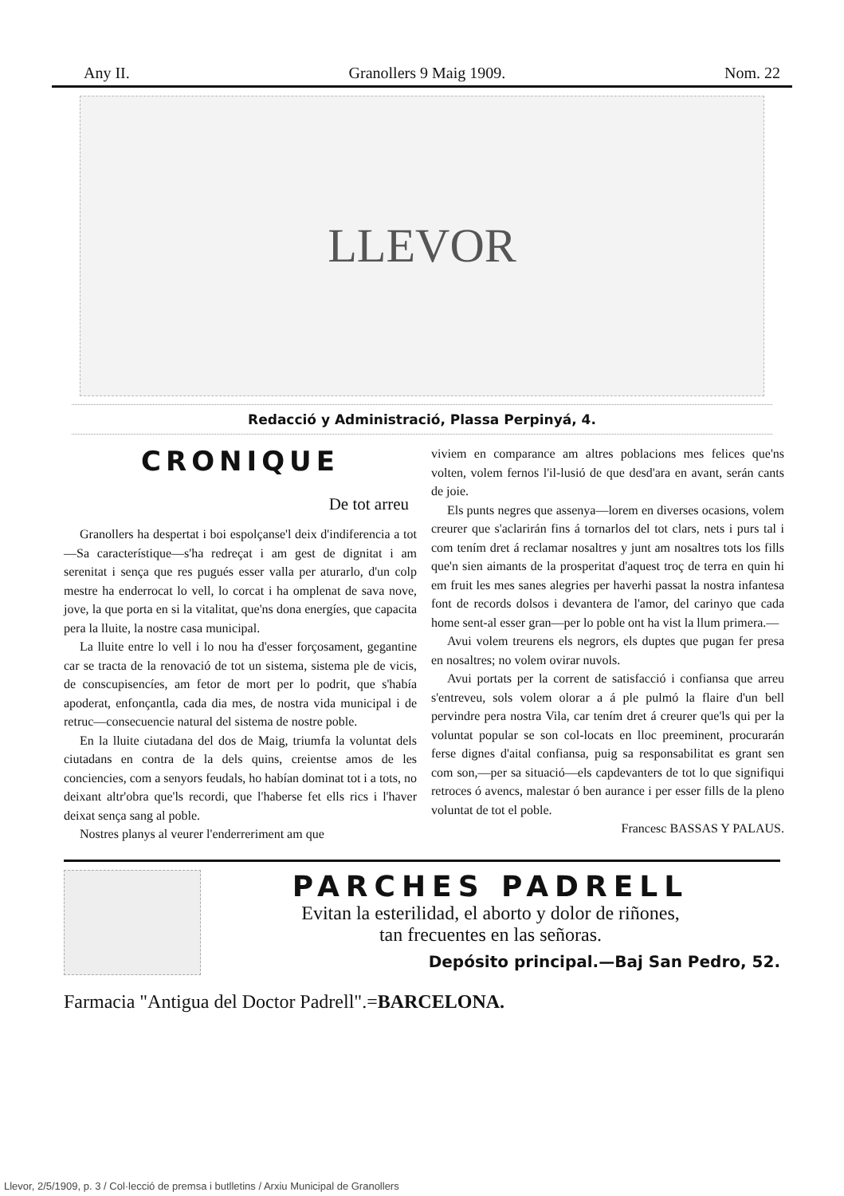Any II. Granollers 9 Maig 1909. Nom. 22
LLEVOR
Redacció y Administració, Plassa Perpinyá, 4.
CRONIQUE
De tot arreu
Granollers ha despertat i boi espolçanse'l deix d'indiferencia a tot—Sa característique—s'ha redreçat i am gest de dignitat i am serenitat i sença que res pugués esser valla per aturarlo, d'un colp mestre ha enderrocat lo vell, lo corcat i ha omplenat de sava nove, jove, la que porta en si la vitalitat, que'ns dona energíes, que capacita pera la lluite, la nostre casa municipal.
La lluite entre lo vell i lo nou ha d'esser forçosament, gegantine car se tracta de la renovació de tot un sistema, sistema ple de vicis, de conscupisencíes, am fetor de mort per lo podrit, que s'había apoderat, enfonçantla, cada dia mes, de nostra vida municipal i de retruc—consecuencie natural del sistema de nostre poble.
En la lluite ciutadana del dos de Maig, triumfa la voluntat dels ciutadans en contra de la dels quins, creientse amos de les conciencies, com a senyors feudals, ho habían dominat tot i a tots, no deixant altr'obra que'ls recordi, que l'haberse fet ells rics i l'haver deixat sença sang al poble.
Nostres planys al veurer l'enderreriment am que
viviem en comparance am altres poblacions mes felices que'ns volten, volem fernos l'il-lusió de que desd'ara en avant, serán cants de joie.
Els punts negres que assenya—lorem en diverses ocasions, volem creurer que s'aclarirán fins á tornarlos del tot clars, nets i purs tal i com tením dret á reclamar nosaltres y junt am nosaltres tots los fills que'n sien aimants de la prosperitat d'aquest troç de terra en quin hi em fruit les mes sanes alegries per haverhi passat la nostra infantesa font de records dolsos i devantera de l'amor, del carinyo que cada home sent-al esser gran—per lo poble ont ha vist la llum primera.—
Avui volem treurens els negrors, els duptes que pugan fer presa en nosaltres; no volem ovirar nuvols.
Avui portats per la corrent de satisfacció i confiansa que arreu s'entreveu, sols volem olorar a á ple pulmó la flaire d'un bell pervindre pera nostra Vila, car tením dret á creurer que'ls qui per la voluntat popular se son col-locats en lloc preeminent, procurarán ferse dignes d'aital confiansa, puig sa responsabilitat es grant sen com son,—per sa situació—els capdevanters de tot lo que signifiqui retroces ó avencs, malestar ó ben aurance i per esser fills de la pleno voluntat de tot el poble.
Francesc BASSAS Y PALAUS.
PARCHES PADRELL
Evitan la esterilidad, el aborto y dolor de riñones,
tan frecuentes en las señoras.
Depósito principal.—Baj San Pedro, 52.
Farmacia "Antigua del Doctor Padrell".=BARCELONA.
Llevor, 2/5/1909, p. 3 / Col·lecció de premsa i butlletins / Arxiu Municipal de Granollers